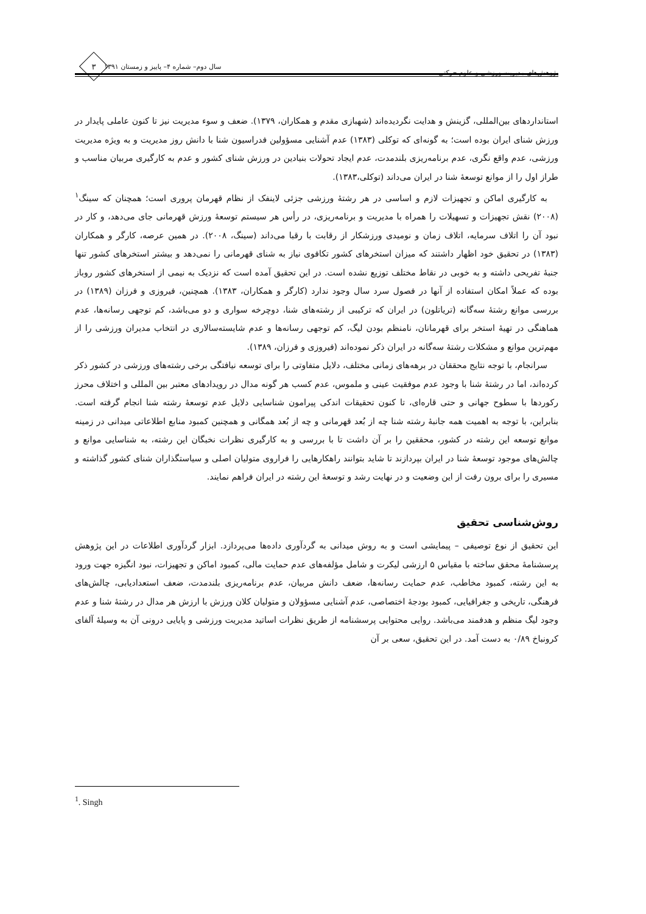پژوهش‌های مدیریت ورزشی و علوم حرکتی سال دوم– شماره ۴– پاییز و زمستان ۱۳۹۱ ۳
استانداردهای بین‌المللی، گزینش و هدایت نگردیده‌اند (شهبازی مقدم و همکاران، ۱۳۷۹). ضعف و سوء مدیریت نیز تا کنون عاملی پایدار در ورزش شنای ایران بوده است؛ به گونه‌ای که توکلی (۱۳۸۳) عدم آشنایی مسؤولین فدراسیون شنا با دانش روز مدیریت و به ویژه مدیریت ورزشی، عدم واقع نگری، عدم برنامه‌ریزی بلندمدت، عدم ایجاد تحولات بنیادین در ورزش شنای کشور و عدم به کارگیری مربیان مناسب و طراز اول را از موانع توسعهٔ شنا در ایران می‌داند (توکلی،۱۳۸۳).
به کارگیری اماکن و تجهیزات لازم و اساسی در هر رشتهٔ ورزشی جزئی لاینفک از نظام قهرمان پروری است؛ همچنان که سینگ<sup>۱</sup> (۲۰۰۸) نقش تجهیزات و تسهیلات را همراه با مدیریت و برنامه‌ریزی، در رأس هر سیستم توسعهٔ ورزش قهرمانی جای می‌دهد، و کار در نبود آن را اتلاف سرمایه، اتلاف زمان و نومیدی ورزشکار از رقابت با رقبا می‌داند (سینگ، ۲۰۰۸). در همین عرصه، کارگر و همکاران (۱۳۸۳) در تحقیق خود اظهار داشتند که میزان استخرهای کشور تکافوی نیاز به شنای قهرمانی را نمی‌دهد و بیشتر استخرهای کشور تنها جنبهٔ تفریحی داشته و به خوبی در نقاط مختلف توزیع نشده است. در این تحقیق آمده است که نزدیک به نیمی از استخرهای کشور روباز بوده که عملاً امکان استفاده از آنها در فصول سرد سال وجود ندارد (کارگر و همکاران، ۱۳۸۳). همچنین، فیروزی و فرزان (۱۳۸۹) در بررسی موانع رشتهٔ سه‌گانه (تریاتلون) در ایران که ترکیبی از رشته‌های شنا، دوچرخه سواری و دو می‌باشد، کم توجهی رسانه‌ها، عدم هماهنگی در تهیهٔ استخر برای قهرمانان، نامنظم بودن لیگ، کم توجهی رسانه‌ها و عدم شایسته‌سالاری در انتخاب مدیران ورزشی را از مهم‌ترین موانع و مشکلات رشتهٔ سه‌گانه در ایران ذکر نموده‌اند (فیروزی و فرزان، ۱۳۸۹).
سرانجام، با توجه نتایج محققان در برهه‌های زمانی مختلف، دلایل متفاوتی را برای توسعه نیافتگی برخی رشته‌های ورزشی در کشور ذکر کرده‌اند، اما در رشتهٔ شنا با وجود عدم موفقیت عینی و ملموس، عدم کسب هر گونه مدال در رویدادهای معتبر بین المللی و اختلاف محرز رکوردها با سطوح جهانی و حتی قاره‌ای، تا کنون تحقیقات اندکی پیرامون شناسایی دلایل عدم توسعهٔ رشته شنا انجام گرفته است. بنابراین، با توجه به اهمیت همه جانبهٔ رشته شنا چه از بُعد قهرمانی و چه از بُعد همگانی و همچنین کمبود منابع اطلاعاتی میدانی در زمینه موانع توسعه این رشته در کشور، محققین را بر آن داشت تا با بررسی و به کارگیری نظرات نخبگان این رشته، به شناسایی موانع و چالش‌های موجود توسعهٔ شنا در ایران بپردازند تا شاید بتوانند راهکارهایی را فراروی متولیان اصلی و سیاستگذاران شنای کشور گذاشته و مسیری را برای برون رفت از این وضعیت و در نهایت رشد و توسعهٔ این رشته در ایران فراهم نمایند.
روش‌شناسی تحقیق
این تحقیق از نوع توصیفی – پیمایشی است و به روش میدانی به گردآوری داده‌ها می‌پردازد. ابزار گردآوری اطلاعات در این پژوهش پرسشنامهٔ محقق ساخته با مقیاس ۵ ارزشی لیکرت و شامل مؤلفه‌های عدم حمایت مالی، کمبود اماکن و تجهیزات، نبود انگیزه جهت ورود به این رشته، کمبود مخاطب، عدم حمایت رسانه‌ها، ضعف دانش مربیان، عدم برنامه‌ریزی بلندمدت، ضعف استعدادیابی، چالش‌های فرهنگی، تاریخی و جغرافیایی، کمبود بودجهٔ اختصاصی، عدم آشنایی مسؤولان و متولیان کلان ورزش با ارزش هر مدال در رشتهٔ شنا و عدم وجود لیگ منظم و هدفمند می‌باشد. روایی محتوایی پرسشنامه از طریق نظرات اساتید مدیریت ورزشی و پایایی درونی آن به وسیلهٔ آلفای کرونباخ ۰/۸۹ به دست آمد. در این تحقیق، سعی بر آن
<sup>1</sup>. Singh